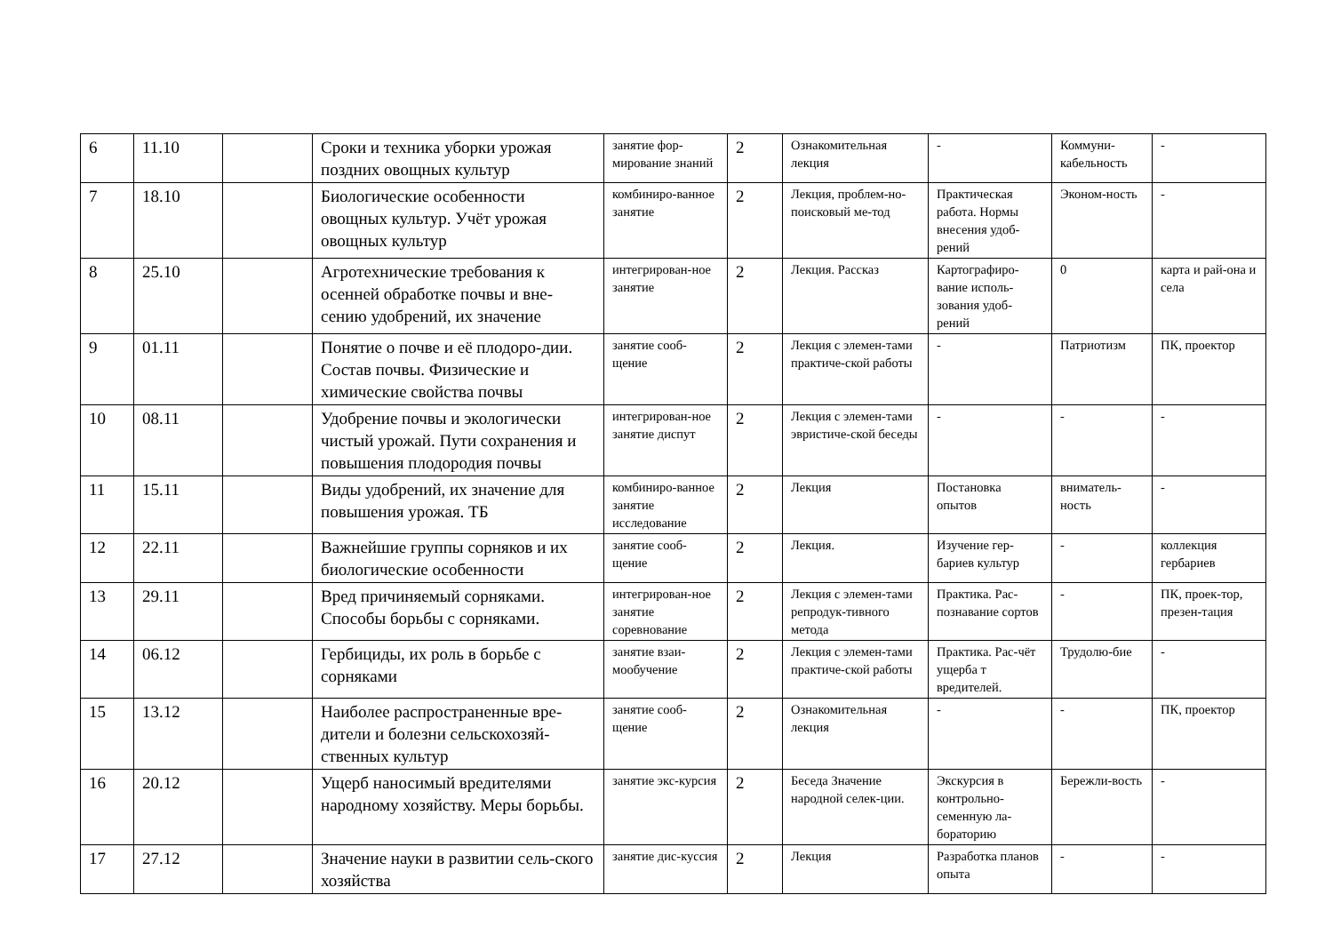| 6 | 11.10 | | Сроки и техника уборки урожая поздних овощных культур | занятие фор-мирование знаний | 2 | Ознакомительная лекция | - | Коммуни-кабельность | - |
| 7 | 18.10 | | Биологические особенности овощных культур. Учёт урожая овощных культур | комбиниро-ванное занятие | 2 | Лекция, проблем-но-поисковый ме-тод | Практическая работа. Нормы внесения удоб-рений | Эконом-ность | - |
| 8 | 25.10 | | Агротехнические требования к осенней обработке почвы и вне-сению удобрений, их значение | интегрирован-ное занятие | 2 | Лекция. Рассказ | Картографиро-вание исполь-зования удоб-рений | 0 | карта и рай-она и села |
| 9 | 01.11 | | Понятие о почве и её плодоро-дии. Состав почвы. Физические и химические свойства почвы | занятие сооб-щение | 2 | Лекция с элемен-тами практиче-ской работы | - | Патриотизм | ПК, проектор |
| 10 | 08.11 | | Удобрение почвы и экологически чистый урожай. Пути сохранения и повышения плодородия почвы | интегрирован-ное занятие диспут | 2 | Лекция с элемен-тами эвристиче-ской беседы | - | - | - |
| 11 | 15.11 | | Виды удобрений, их значение для повышения урожая. ТБ | комбиниро-ванное занятие исследование | 2 | Лекция | Постановка опытов | вниматель-ность | - |
| 12 | 22.11 | | Важнейшие группы сорняков и их биологические особенности | занятие сооб-щение | 2 | Лекция. | Изучение гер-бариев культур | - | коллекция гербариев |
| 13 | 29.11 | | Вред причиняемый сорняками. Способы борьбы с сорняками. | интегрирован-ное занятие соревнование | 2 | Лекция с элемен-тами репродук-тивного метода | Практика. Рас-познавание сортов | - | ПК, проек-тор, презен-тация |
| 14 | 06.12 | | Гербициды, их роль в борьбе с сорняками | занятие взаи-мообучение | 2 | Лекция с элемен-тами практиче-ской работы | Практика. Рас-чёт ущерба т вредителей. | Трудолю-бие | - |
| 15 | 13.12 | | Наиболее распространенные вре-дители и болезни сельскохозяй-ственных культур | занятие сооб-щение | 2 | Ознакомительная лекция | - | - | ПК, проектор |
| 16 | 20.12 | | Ущерб наносимый вредителями народному хозяйству. Меры борьбы. | занятие экс-курсия | 2 | Беседа Значение народной селек-ции. | Экскурсия в контрольно-семенную ла-бораторию | Бережли-вость | - |
| 17 | 27.12 | | Значение науки в развитии сель-ского хозяйства | занятие дис-куссия | 2 | Лекция | Разработка планов опыта | - | - |